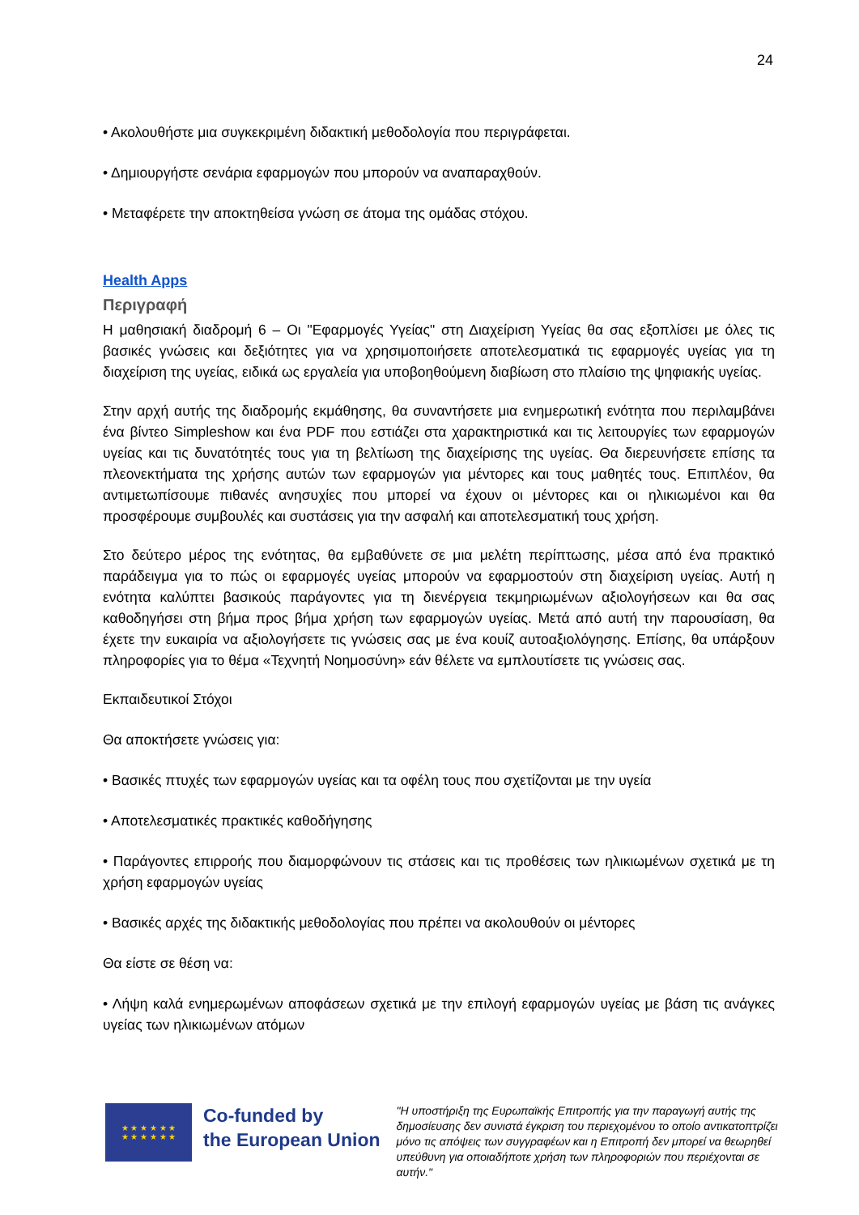24
• Ακολουθήστε μια συγκεκριμένη διδακτική μεθοδολογία που περιγράφεται.
• Δημιουργήστε σενάρια εφαρμογών που μπορούν να αναπαραχθούν.
• Μεταφέρετε την αποκτηθείσα γνώση σε άτομα της ομάδας στόχου.
Health Apps
Περιγραφή
Η μαθησιακή διαδρομή 6 – Οι "Εφαρμογές Υγείας" στη Διαχείριση Υγείας θα σας εξοπλίσει με όλες τις βασικές γνώσεις και δεξιότητες για να χρησιμοποιήσετε αποτελεσματικά τις εφαρμογές υγείας για τη διαχείριση της υγείας, ειδικά ως εργαλεία για υποβοηθούμενη διαβίωση στο πλαίσιο της ψηφιακής υγείας.
Στην αρχή αυτής της διαδρομής εκμάθησης, θα συναντήσετε μια ενημερωτική ενότητα που περιλαμβάνει ένα βίντεο Simpleshow και ένα PDF που εστιάζει στα χαρακτηριστικά και τις λειτουργίες των εφαρμογών υγείας και τις δυνατότητές τους για τη βελτίωση της διαχείρισης της υγείας. Θα διερευνήσετε επίσης τα πλεονεκτήματα της χρήσης αυτών των εφαρμογών για μέντορες και τους μαθητές τους. Επιπλέον, θα αντιμετωπίσουμε πιθανές ανησυχίες που μπορεί να έχουν οι μέντορες και οι ηλικιωμένοι και θα προσφέρουμε συμβουλές και συστάσεις για την ασφαλή και αποτελεσματική τους χρήση.
Στο δεύτερο μέρος της ενότητας, θα εμβαθύνετε σε μια μελέτη περίπτωσης, μέσα από ένα πρακτικό παράδειγμα για το πώς οι εφαρμογές υγείας μπορούν να εφαρμοστούν στη διαχείριση υγείας. Αυτή η ενότητα καλύπτει βασικούς παράγοντες για τη διενέργεια τεκμηριωμένων αξιολογήσεων και θα σας καθοδηγήσει στη βήμα προς βήμα χρήση των εφαρμογών υγείας. Μετά από αυτή την παρουσίαση, θα έχετε την ευκαιρία να αξιολογήσετε τις γνώσεις σας με ένα κουίζ αυτοαξιολόγησης. Επίσης, θα υπάρξουν πληροφορίες για το θέμα «Τεχνητή Νοημοσύνη» εάν θέλετε να εμπλουτίσετε τις γνώσεις σας.
Εκπαιδευτικοί Στόχοι
Θα αποκτήσετε γνώσεις για:
• Βασικές πτυχές των εφαρμογών υγείας και τα οφέλη τους που σχετίζονται με την υγεία
• Αποτελεσματικές πρακτικές καθοδήγησης
• Παράγοντες επιρροής που διαμορφώνουν τις στάσεις και τις προθέσεις των ηλικιωμένων σχετικά με τη χρήση εφαρμογών υγείας
• Βασικές αρχές της διδακτικής μεθοδολογίας που πρέπει να ακολουθούν οι μέντορες
Θα είστε σε θέση να:
• Λήψη καλά ενημερωμένων αποφάσεων σχετικά με την επιλογή εφαρμογών υγείας με βάση τις ανάγκες υγείας των ηλικιωμένων ατόμων
★ ★ ★ ★ ★ ★
★ ★ ★ ★ ★ ★
Co-funded by
the European Union
"Η υποστήριξη της Ευρωπαϊκής Επιτροπής για την παραγωγή αυτής της δημοσίευσης δεν συνιστά έγκριση του περιεχομένου το οποίο αντικατοπτρίζει μόνο τις απόψεις των συγγραφέων και η Επιτροπή δεν μπορεί να θεωρηθεί υπεύθυνη για οποιαδήποτε χρήση των πληροφοριών που περιέχονται σε αυτήν."